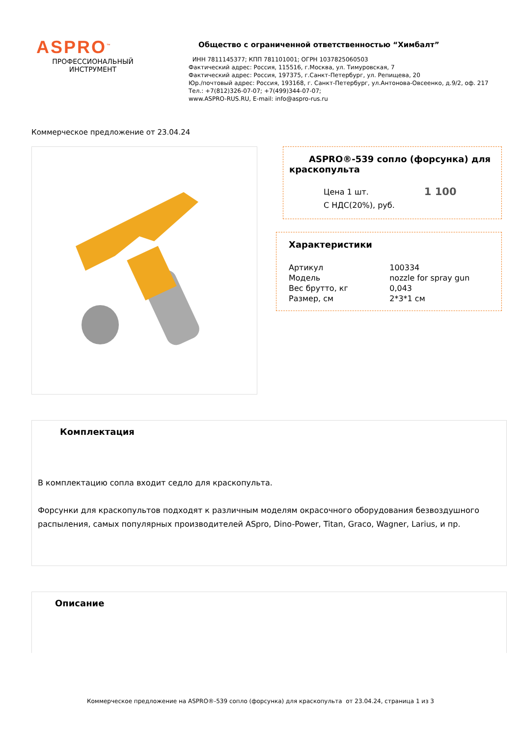ASPRO<sup>™</sup>
ПРОФЕССИОНАЛЬНЫЙ
ИНСТРУМЕНТ
Общество с ограниченной ответственностью “Химбалт”
ИНН 7811145377; КПП 781101001; ОГРН 1037825060503
Фактический адрес: Россия, 115516, г.Москва, ул. Тимуровская, 7
Фактический адрес: Россия, 197375, г.Санкт-Петербург, ул. Репищева, 20
Юр./почтовый адрес: Россия, 193168, г. Санкт-Петербург, ул.Антонова-Овсеенко, д.9/2, оф. 217
Тел.: +7(812)326-07-07; +7(499)344-07-07;
www.ASPRO-RUS.RU, E-mail: info@aspro-rus.ru
Коммерческое предложение от 23.04.24
ASPRO®-539 сопло (форсунка) для краскопульта
Цена 1 шт.
С НДС(20%), руб.
1 100
Характеристики
| Артикул | 100334 |
| Модель | nozzle for spray gun |
| Вес брутто, кг | 0,043 |
| Размер, см | 2*3*1 см |
Комплектация
В комплектацию сопла входит седло для краскопульта.
Форсунки для краскопультов подходят к различным моделям окрасочного оборудования безвоздушного распыления, самых популярных производителей ASpro, Dino-Power, Titan, Graco, Wagner, Larius, и пр.
Описание
Коммерческое предложение на ASPRO®-539 сопло (форсунка) для краскопульта от 23.04.24, страница 1 из 3